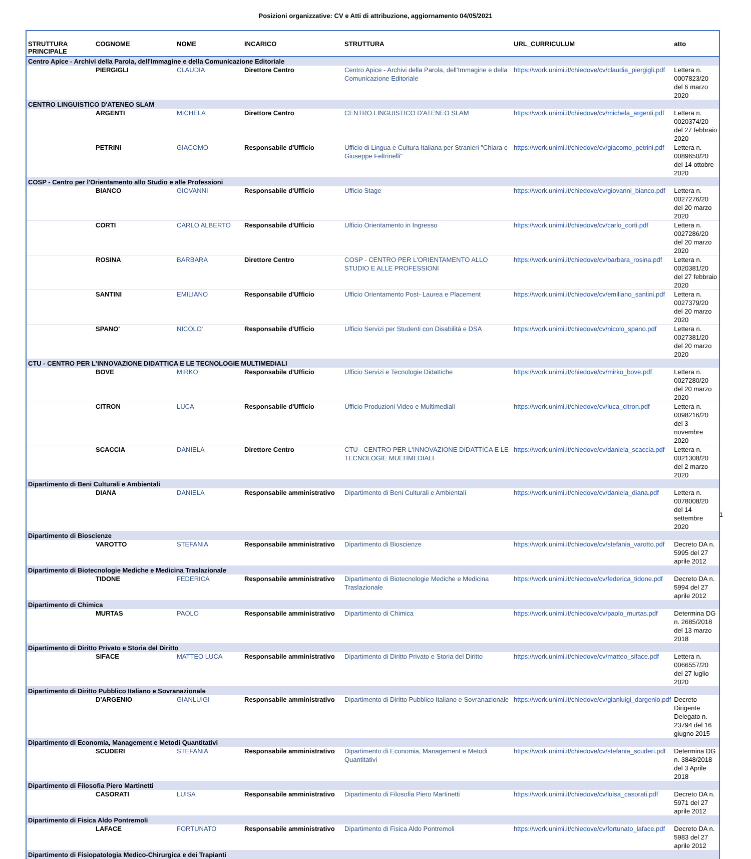Posizioni organizzative: CV e Atti di attribuzione, aggiornamento 04/05/2021
| STRUTTURA PRINCIPALE | COGNOME | NOME | INCARICO | STRUTTURA | URL_CURRICULUM | atto |
| --- | --- | --- | --- | --- | --- | --- |
| Centro Apice - Archivi della Parola, dell'Immagine e della Comunicazione Editoriale | | | | | | |
| | PIERGIGLI | CLAUDIA | Direttore Centro | Centro Apice - Archivi della Parola, dell'Immagine e della Comunicazione Editoriale | https://work.unimi.it/chiedove/cv/claudia_piergigli.pdf | Lettera n. 0007823/20 del 6 marzo 2020 |
| CENTRO LINGUISTICO D'ATENEO SLAM | | | | | | |
| | ARGENTI | MICHELA | Direttore Centro | CENTRO LINGUISTICO D'ATENEO SLAM | https://work.unimi.it/chiedove/cv/michela_argenti.pdf | Lettera n. 0020374/20 del 27 febbraio 2020 |
| | PETRINI | GIACOMO | Responsabile d'Ufficio | Ufficio di Lingua e Cultura Italiana per Stranieri "Chiara e Giuseppe Feltrinelli" | https://work.unimi.it/chiedove/cv/giacomo_petrini.pdf | Lettera n. 0089650/20 del 14 ottobre 2020 |
| COSP - Centro per l'Orientamento allo Studio e alle Professioni | | | | | | |
| | BIANCO | GIOVANNI | Responsabile d'Ufficio | Ufficio Stage | https://work.unimi.it/chiedove/cv/giovanni_bianco.pdf | Lettera n. 0027276/20 del 20 marzo 2020 |
| | CORTI | CARLO ALBERTO | Responsabile d'Ufficio | Ufficio Orientamento in Ingresso | https://work.unimi.it/chiedove/cv/carlo_corti.pdf | Lettera n. 0027286/20 del 20 marzo 2020 |
| | ROSINA | BARBARA | Direttore Centro | COSP - CENTRO PER L'ORIENTAMENTO ALLO STUDIO E ALLE PROFESSIONI | https://work.unimi.it/chiedove/cv/barbara_rosina.pdf | Lettera n. 0020381/20 del 27 febbraio 2020 |
| | SANTINI | EMILIANO | Responsabile d'Ufficio | Ufficio Orientamento Post- Laurea e Placement | https://work.unimi.it/chiedove/cv/emiliano_santini.pdf | Lettera n. 0027379/20 del 20 marzo 2020 |
| | SPANO' | NICOLO' | Responsabile d'Ufficio | Ufficio Servizi per Studenti con Disabilità e DSA | https://work.unimi.it/chiedove/cv/nicolo_spano.pdf | Lettera n. 0027381/20 del 20 marzo 2020 |
| CTU - CENTRO PER L'INNOVAZIONE DIDATTICA E LE TECNOLOGIE MULTIMEDIALI | | | | | | |
| | BOVE | MIRKO | Responsabile d'Ufficio | Ufficio Servizi e Tecnologie Didattiche | https://work.unimi.it/chiedove/cv/mirko_bove.pdf | Lettera n. 0027280/20 del 20 marzo 2020 |
| | CITRON | LUCA | Responsabile d'Ufficio | Ufficio Produzioni Video e Multimediali | https://work.unimi.it/chiedove/cv/luca_citron.pdf | Lettera n. 0098216/20 del 3 novembre 2020 |
| | SCACCIA | DANIELA | Direttore Centro | CTU - CENTRO PER L'INNOVAZIONE DIDATTICA E LE TECNOLOGIE MULTIMEDIALI | https://work.unimi.it/chiedove/cv/daniela_scaccia.pdf | Lettera n. 0021308/20 del 2 marzo 2020 |
| Dipartimento di Beni Culturali e Ambientali | | | | | | |
| | DIANA | DANIELA | Responsabile amministrativo | Dipartimento di Beni Culturali e Ambientali | https://work.unimi.it/chiedove/cv/daniela_diana.pdf | Lettera n. 0078008/20 del 14 settembre 2020 |
| Dipartimento di Bioscienze | | | | | | |
| | VAROTTO | STEFANIA | Responsabile amministrativo | Dipartimento di Bioscienze | https://work.unimi.it/chiedove/cv/stefania_varotto.pdf | Decreto DA n. 5995 del 27 aprile 2012 |
| Dipartimento di Biotecnologie Mediche e Medicina Traslazionale | | | | | | |
| | TIDONE | FEDERICA | Responsabile amministrativo | Dipartimento di Biotecnologie Mediche e Medicina Traslazionale | https://work.unimi.it/chiedove/cv/federica_tidone.pdf | Decreto DA n. 5994 del 27 aprile 2012 |
| Dipartimento di Chimica | | | | | | |
| | MURTAS | PAOLO | Responsabile amministrativo | Dipartimento di Chimica | https://work.unimi.it/chiedove/cv/paolo_murtas.pdf | Determina DG n. 2685/2018 del 13 marzo 2018 |
| Dipartimento di Diritto Privato e Storia del Diritto | | | | | | |
| | SIFACE | MATTEO LUCA | Responsabile amministrativo | Dipartimento di Diritto Privato e Storia del Diritto | https://work.unimi.it/chiedove/cv/matteo_siface.pdf | Lettera n. 0066557/20 del 27 luglio 2020 |
| Dipartimento di Diritto Pubblico Italiano e Sovranazionale | | | | | | |
| | D'ARGENIO | GIANLUIGI | Responsabile amministrativo | Dipartimento di Diritto Pubblico Italiano e Sovranazionale | https://work.unimi.it/chiedove/cv/gianluigi_dargenio.pdf | Decreto Dirigente Delegato n. 23794 del 16 giugno 2015 |
| Dipartimento di Economia, Management e Metodi Quantitativi | | | | | | |
| | SCUDERI | STEFANIA | Responsabile amministrativo | Dipartimento di Economia, Management e Metodi Quantitativi | https://work.unimi.it/chiedove/cv/stefania_scuderi.pdf | Determina DG n. 3848/2018 del 3 Aprile 2018 |
| Dipartimento di Filosofia Piero Martinetti | | | | | | |
| | CASORATI | LUISA | Responsabile amministrativo | Dipartimento di Filosofia Piero Martinetti | https://work.unimi.it/chiedove/cv/luisa_casorati.pdf | Decreto DA n. 5971 del 27 aprile 2012 |
| Dipartimento di Fisica Aldo Pontremoli | | | | | | |
| | LAFACE | FORTUNATO | Responsabile amministrativo | Dipartimento di Fisica Aldo Pontremoli | https://work.unimi.it/chiedove/cv/fortunato_laface.pdf | Decreto DA n. 5983 del 27 aprile 2012 |
| Dipartimento di Fisiopatologia Medico-Chirurgica e dei Trapianti | | | | | | |
1